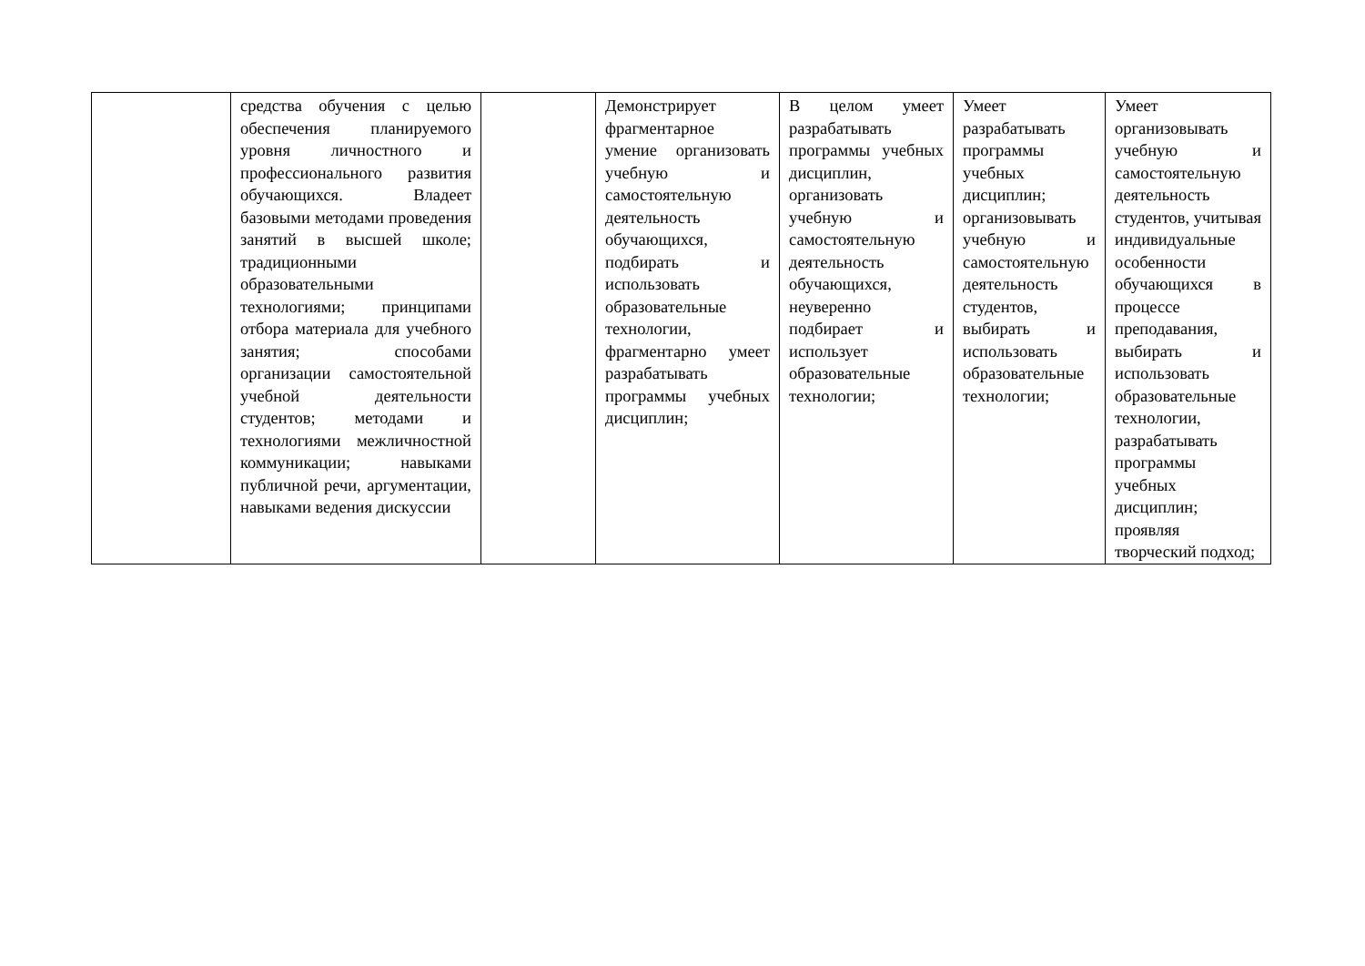| | средства обучения с целью обеспечения планируемого уровня личностного и профессионального развития обучающихся. Владеет базовыми методами проведения занятий в высшей школе; традиционными образовательными технологиями; принципами отбора материала для учебного занятия; способами организации самостоятельной учебной деятельности студентов; методами и технологиями межличностной коммуникации; навыками публичной речи, аргументации, навыками ведения дискуссии | | Демонстрирует фрагментарное умение организовать учебную и самостоятельную деятельность обучающихся, подбирать и использовать образовательные технологии, фрагментарно умеет разрабатывать программы учебных дисциплин; | В целом умеет разрабатывать программы учебных дисциплин, организовать учебную и самостоятельную деятельность обучающихся, неуверенно подбирает и использует образовательные технологии; | Умеет разрабатывать программы учебных дисциплин; организовывать учебную и самостоятельную деятельность студентов, выбирать и использовать образовательные технологии; | Умеет организовывать учебную и самостоятельную деятельность студентов, учитывая индивидуальные особенности обучающихся в процессе преподавания, выбирать и использовать образовательные технологии, разрабатывать программы учебных дисциплин; проявляя творческий подход; |